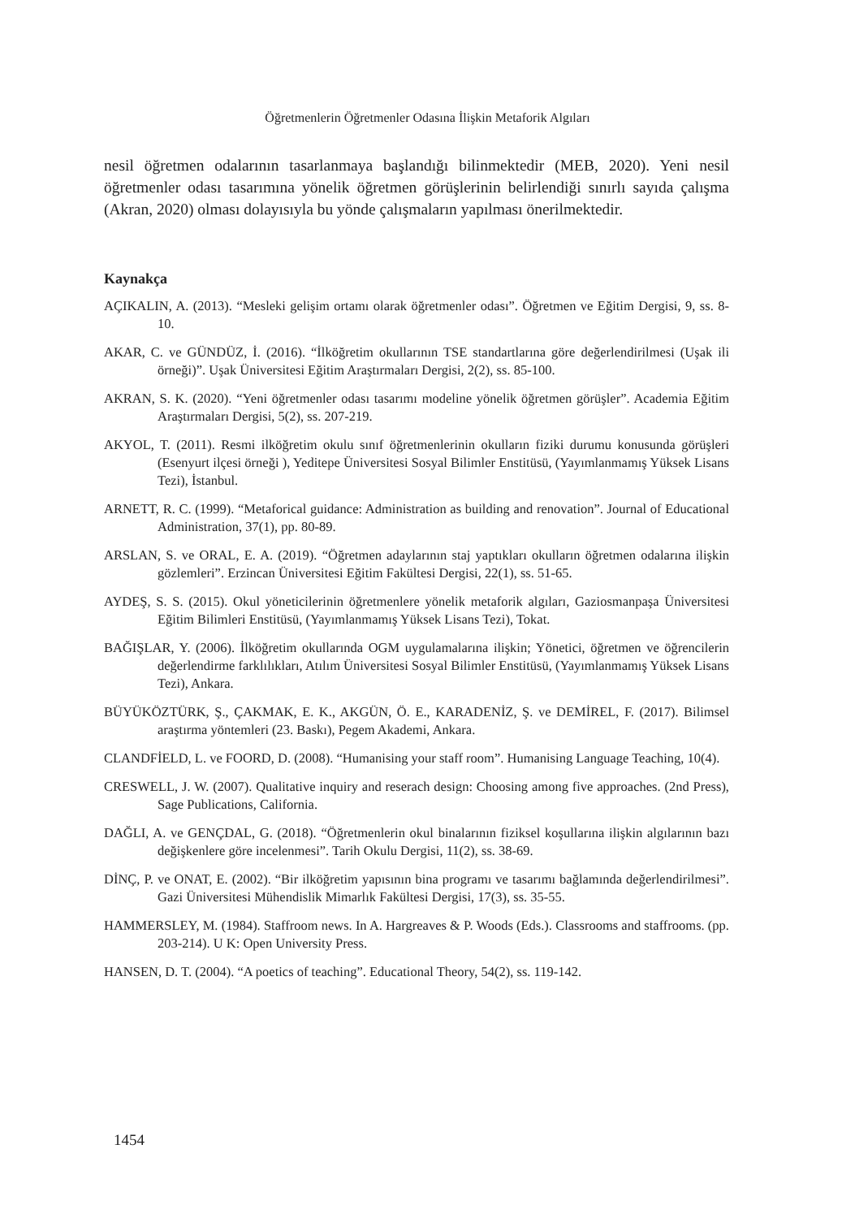Öğretmenlerin Öğretmenler Odasına İlişkin Metaforik Algıları
nesil öğretmen odalarının tasarlanmaya başlandığı bilinmektedir (MEB, 2020). Yeni nesil öğretmenler odası tasarımına yönelik öğretmen görüşlerinin belirlendiği sınırlı sayıda çalışma (Akran, 2020) olması dolayısıyla bu yönde çalışmaların yapılması önerilmektedir.
Kaynakça
AÇIKALIN, A. (2013). “Mesleki gelişim ortamı olarak öğretmenler odası”. Öğretmen ve Eğitim Dergisi, 9, ss. 8-10.
AKAR, C. ve GÜNDÜZ, İ. (2016). “İlköğretim okullarının TSE standartlarına göre değerlendirilmesi (Uşak ili örneği)”. Uşak Üniversitesi Eğitim Araştırmaları Dergisi, 2(2), ss. 85-100.
AKRAN, S. K. (2020). “Yeni öğretmenler odası tasarımı modeline yönelik öğretmen görüşler”. Academia Eğitim Araştırmaları Dergisi, 5(2), ss. 207-219.
AKYOL, T. (2011). Resmi ilköğretim okulu sınıf öğretmenlerinin okulların fiziki durumu konusunda görüşleri (Esenyurt ilçesi örneği ), Yeditepe Üniversitesi Sosyal Bilimler Enstitüsü, (Yayımlanmamış Yüksek Lisans Tezi), İstanbul.
ARNETT, R. C. (1999). “Metaforical guidance: Administration as building and renovation”. Journal of Educational Administration, 37(1), pp. 80-89.
ARSLAN, S. ve ORAL, E. A. (2019). “Öğretmen adaylarının staj yaptıkları okulların öğretmen odalarına ilişkin gözlemleri”. Erzincan Üniversitesi Eğitim Fakültesi Dergisi, 22(1), ss. 51-65.
AYDEŞ, S. S. (2015). Okul yöneticilerinin öğretmenlere yönelik metaforik algıları, Gaziosmanpaşa Üniversitesi Eğitim Bilimleri Enstitüsü, (Yayımlanmamış Yüksek Lisans Tezi), Tokat.
BAĞIŞLAR, Y. (2006). İlköğretim okullarında OGM uygulamalarına ilişkin; Yönetici, öğretmen ve öğrencilerin değerlendirme farklılıkları, Atılım Üniversitesi Sosyal Bilimler Enstitüsü, (Yayımlanmamış Yüksek Lisans Tezi), Ankara.
BÜYÜKÖZTÜRK, Ş., ÇAKMAK, E. K., AKGÜN, Ö. E., KARADENİZ, Ş. ve DEMİREL, F. (2017). Bilimsel araştırma yöntemleri (23. Baskı), Pegem Akademi, Ankara.
CLANDFİELD, L. ve FOORD, D. (2008). “Humanising your staff room”. Humanising Language Teaching, 10(4).
CRESWELL, J. W. (2007). Qualitative inquiry and reserach design: Choosing among five approaches. (2nd Press), Sage Publications, California.
DAĞLI, A. ve GENÇDAL, G. (2018). “Öğretmenlerin okul binalarının fiziksel koşullarına ilişkin algılarının bazı değişkenlere göre incelenmesi”. Tarih Okulu Dergisi, 11(2), ss. 38-69.
DİNÇ, P. ve ONAT, E. (2002). “Bir ilköğretim yapısının bina programı ve tasarımı bağlamında değerlendirilmesi”. Gazi Üniversitesi Mühendislik Mimarlık Fakültesi Dergisi, 17(3), ss. 35-55.
HAMMERSLEY, M. (1984). Staffroom news. In A. Hargreaves & P. Woods (Eds.). Classrooms and staffrooms. (pp. 203-214). U K: Open University Press.
HANSEN, D. T. (2004). “A poetics of teaching”. Educational Theory, 54(2), ss. 119-142.
1454